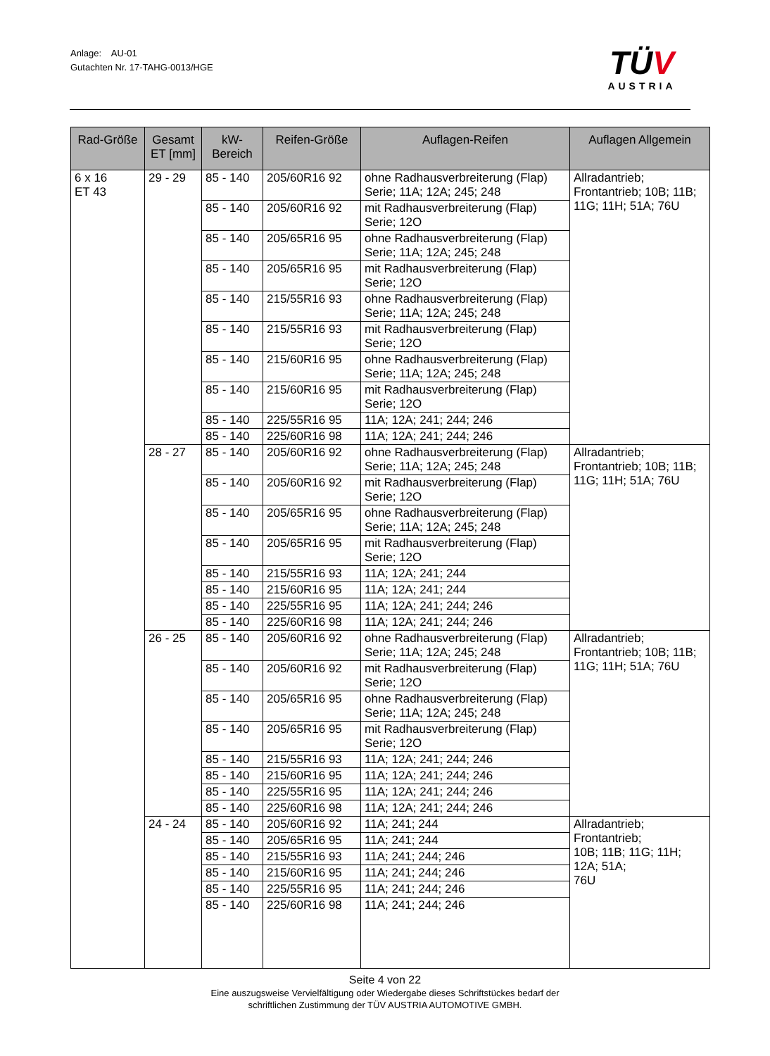Anlage: AU-01
Gutachten Nr. 17-TAHG-0013/HGE
TÜV
AUSTRIA
| Rad-Größe | Gesamt ET [mm] | kW-Bereich | Reifen-Größe | Auflagen-Reifen | Auflagen Allgemein |
| --- | --- | --- | --- | --- | --- |
| 6 x 16 ET 43 | 29 - 29 | 85 - 140 | 205/60R16 92 | ohne Radhausverbreiterung (Flap) Serie; 11A; 12A; 245; 248 | Allradantrieb; Frontantrieb; 10B; 11B; 11G; 11H; 51A; 76U |
| | | 85 - 140 | 205/60R16 92 | mit Radhausverbreiterung (Flap) Serie; 12O | |
| | | 85 - 140 | 205/65R16 95 | ohne Radhausverbreiterung (Flap) Serie; 11A; 12A; 245; 248 | |
| | | 85 - 140 | 205/65R16 95 | mit Radhausverbreiterung (Flap) Serie; 12O | |
| | | 85 - 140 | 215/55R16 93 | ohne Radhausverbreiterung (Flap) Serie; 11A; 12A; 245; 248 | |
| | | 85 - 140 | 215/55R16 93 | mit Radhausverbreiterung (Flap) Serie; 12O | |
| | | 85 - 140 | 215/60R16 95 | ohne Radhausverbreiterung (Flap) Serie; 11A; 12A; 245; 248 | |
| | | 85 - 140 | 215/60R16 95 | mit Radhausverbreiterung (Flap) Serie; 12O | |
| | | 85 - 140 | 225/55R16 95 | 11A; 12A; 241; 244; 246 | |
| | | 85 - 140 | 225/60R16 98 | 11A; 12A; 241; 244; 246 | |
| | 28 - 27 | 85 - 140 | 205/60R16 92 | ohne Radhausverbreiterung (Flap) Serie; 11A; 12A; 245; 248 | Allradantrieb; Frontantrieb; 10B; 11B; 11G; 11H; 51A; 76U |
| | | 85 - 140 | 205/60R16 92 | mit Radhausverbreiterung (Flap) Serie; 12O | |
| | | 85 - 140 | 205/65R16 95 | ohne Radhausverbreiterung (Flap) Serie; 11A; 12A; 245; 248 | |
| | | 85 - 140 | 205/65R16 95 | mit Radhausverbreiterung (Flap) Serie; 12O | |
| | | 85 - 140 | 215/55R16 93 | 11A; 12A; 241; 244 | |
| | | 85 - 140 | 215/60R16 95 | 11A; 12A; 241; 244 | |
| | | 85 - 140 | 225/55R16 95 | 11A; 12A; 241; 244; 246 | |
| | | 85 - 140 | 225/60R16 98 | 11A; 12A; 241; 244; 246 | |
| | 26 - 25 | 85 - 140 | 205/60R16 92 | ohne Radhausverbreiterung (Flap) Serie; 11A; 12A; 245; 248 | Allradantrieb; Frontantrieb; 10B; 11B; 11G; 11H; 51A; 76U |
| | | 85 - 140 | 205/60R16 92 | mit Radhausverbreiterung (Flap) Serie; 12O | |
| | | 85 - 140 | 205/65R16 95 | ohne Radhausverbreiterung (Flap) Serie; 11A; 12A; 245; 248 | |
| | | 85 - 140 | 205/65R16 95 | mit Radhausverbreiterung (Flap) Serie; 12O | |
| | | 85 - 140 | 215/55R16 93 | 11A; 12A; 241; 244; 246 | |
| | | 85 - 140 | 215/60R16 95 | 11A; 12A; 241; 244; 246 | |
| | | 85 - 140 | 225/55R16 95 | 11A; 12A; 241; 244; 246 | |
| | | 85 - 140 | 225/60R16 98 | 11A; 12A; 241; 244; 246 | |
| | 24 - 24 | 85 - 140 | 205/60R16 92 | 11A; 241; 244 | Allradantrieb; Frontantrieb; 10B; 11B; 11G; 11H; 12A; 51A; 76U |
| | | 85 - 140 | 205/65R16 95 | 11A; 241; 244 | |
| | | 85 - 140 | 215/55R16 93 | 11A; 241; 244; 246 | |
| | | 85 - 140 | 215/60R16 95 | 11A; 241; 244; 246 | |
| | | 85 - 140 | 225/55R16 95 | 11A; 241; 244; 246 | |
| | | 85 - 140 | 225/60R16 98 | 11A; 241; 244; 246 | |
Seite 4 von 22
Eine auszugsweise Vervielfältigung oder Wiedergabe dieses Schriftstückes bedarf der
schriftlichen Zustimmung der TÜV AUSTRIA AUTOMOTIVE GMBH.